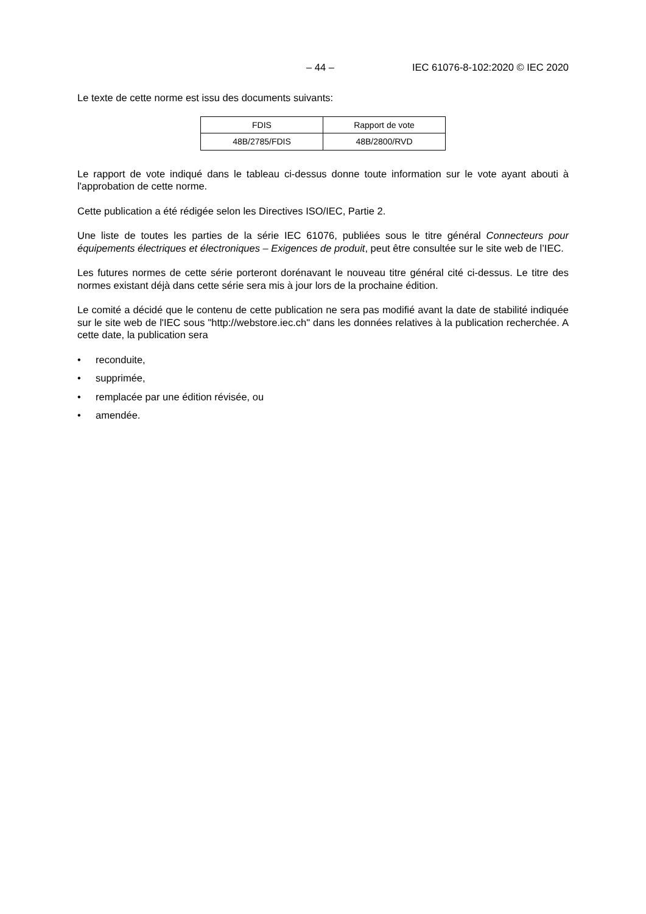– 44 – IEC 61076-8-102:2020 © IEC 2020
Le texte de cette norme est issu des documents suivants:
| FDIS | Rapport de vote |
| --- | --- |
| 48B/2785/FDIS | 48B/2800/RVD |
Le rapport de vote indiqué dans le tableau ci-dessus donne toute information sur le vote ayant abouti à l'approbation de cette norme.
Cette publication a été rédigée selon les Directives ISO/IEC, Partie 2.
Une liste de toutes les parties de la série IEC 61076, publiées sous le titre général Connecteurs pour équipements électriques et électroniques – Exigences de produit, peut être consultée sur le site web de l’IEC.
Les futures normes de cette série porteront dorénavant le nouveau titre général cité ci-dessus. Le titre des normes existant déjà dans cette série sera mis à jour lors de la prochaine édition.
Le comité a décidé que le contenu de cette publication ne sera pas modifié avant la date de stabilité indiquée sur le site web de l'IEC sous "http://webstore.iec.ch" dans les données relatives à la publication recherchée. A cette date, la publication sera
• reconduite,
• supprimée,
• remplacée par une édition révisée, ou
• amendée.